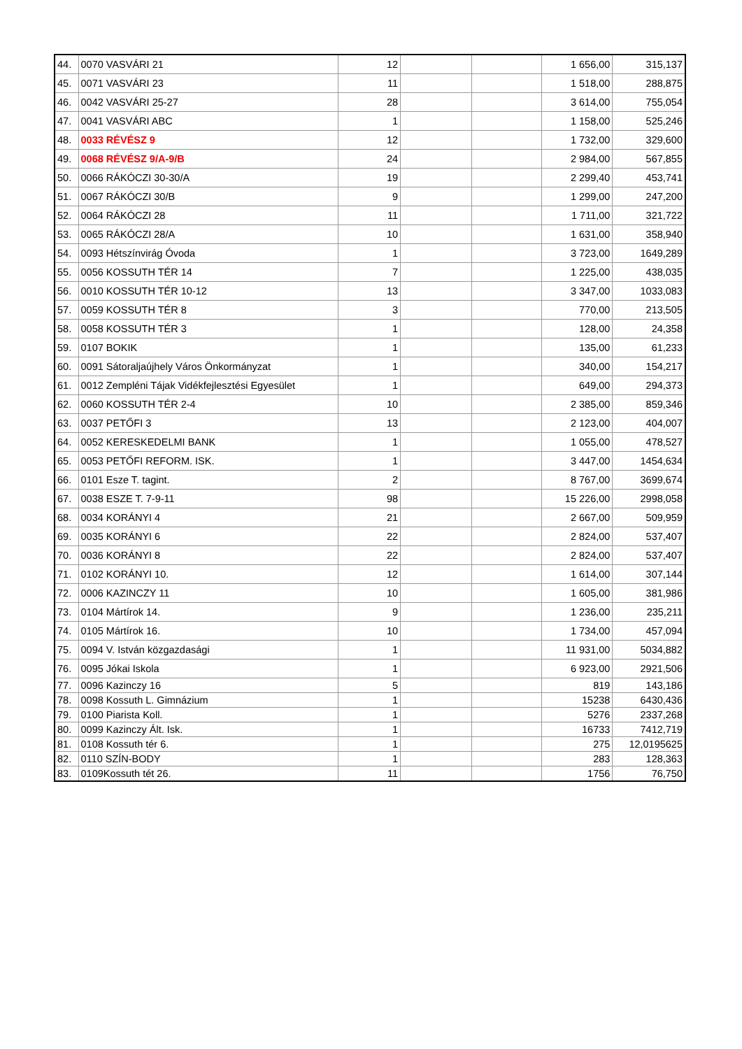| 44. | 0070 VASVÁRI 21 | 12 | | | 1 656,00 | 315,137 |
| 45. | 0071 VASVÁRI 23 | 11 | | | 1 518,00 | 288,875 |
| 46. | 0042 VASVÁRI 25-27 | 28 | | | 3 614,00 | 755,054 |
| 47. | 0041 VASVÁRI ABC | 1 | | | 1 158,00 | 525,246 |
| 48. | 0033 RÉVÉSZ 9 | 12 | | | 1 732,00 | 329,600 |
| 49. | 0068 RÉVÉSZ 9/A-9/B | 24 | | | 2 984,00 | 567,855 |
| 50. | 0066 RÁKÓCZI 30-30/A | 19 | | | 2 299,40 | 453,741 |
| 51. | 0067 RÁKÓCZI 30/B | 9 | | | 1 299,00 | 247,200 |
| 52. | 0064 RÁKÓCZI 28 | 11 | | | 1 711,00 | 321,722 |
| 53. | 0065 RÁKÓCZI 28/A | 10 | | | 1 631,00 | 358,940 |
| 54. | 0093 Hétszínvirág Óvoda | 1 | | | 3 723,00 | 1649,289 |
| 55. | 0056 KOSSUTH TÉR 14 | 7 | | | 1 225,00 | 438,035 |
| 56. | 0010 KOSSUTH TÉR 10-12 | 13 | | | 3 347,00 | 1033,083 |
| 57. | 0059 KOSSUTH TÉR 8 | 3 | | | 770,00 | 213,505 |
| 58. | 0058 KOSSUTH TÉR 3 | 1 | | | 128,00 | 24,358 |
| 59. | 0107 BOKIK | 1 | | | 135,00 | 61,233 |
| 60. | 0091 Sátoraljaújhely Város Önkormányzat | 1 | | | 340,00 | 154,217 |
| 61. | 0012 Zempléni Tájak Vidékfejlesztési Egyesület | 1 | | | 649,00 | 294,373 |
| 62. | 0060 KOSSUTH TÉR 2-4 | 10 | | | 2 385,00 | 859,346 |
| 63. | 0037 PETŐFI 3 | 13 | | | 2 123,00 | 404,007 |
| 64. | 0052 KERESKEDELMI BANK | 1 | | | 1 055,00 | 478,527 |
| 65. | 0053 PETŐFI REFORM. ISK. | 1 | | | 3 447,00 | 1454,634 |
| 66. | 0101 Esze T. tagint. | 2 | | | 8 767,00 | 3699,674 |
| 67. | 0038 ESZE T. 7-9-11 | 98 | | | 15 226,00 | 2998,058 |
| 68. | 0034 KORÁNYI 4 | 21 | | | 2 667,00 | 509,959 |
| 69. | 0035 KORÁNYI 6 | 22 | | | 2 824,00 | 537,407 |
| 70. | 0036 KORÁNYI 8 | 22 | | | 2 824,00 | 537,407 |
| 71. | 0102 KORÁNYI 10. | 12 | | | 1 614,00 | 307,144 |
| 72. | 0006 KAZINCZY 11 | 10 | | | 1 605,00 | 381,986 |
| 73. | 0104 Mártírok 14. | 9 | | | 1 236,00 | 235,211 |
| 74. | 0105 Mártírok 16. | 10 | | | 1 734,00 | 457,094 |
| 75. | 0094 V. István közgazdasági | 1 | | | 11 931,00 | 5034,882 |
| 76. | 0095 Jókai Iskola | 1 | | | 6 923,00 | 2921,506 |
| 77. | 0096 Kazinczy 16 | 5 | | | 819 | 143,186 |
| 78. | 0098 Kossuth L. Gimnázium | 1 | | | 15238 | 6430,436 |
| 79. | 0100 Piarista Koll. | 1 | | | 5276 | 2337,268 |
| 80. | 0099 Kazinczy Ált. Isk. | 1 | | | 16733 | 7412,719 |
| 81. | 0108 Kossuth tér 6. | 1 | | | 275 | 12,0195625 |
| 82. | 0110 SZÍN-BODY | 1 | | | 283 | 128,363 |
| 83. | 0109Kossuth tét 26. | 11 | | | 1756 | 76,750 |